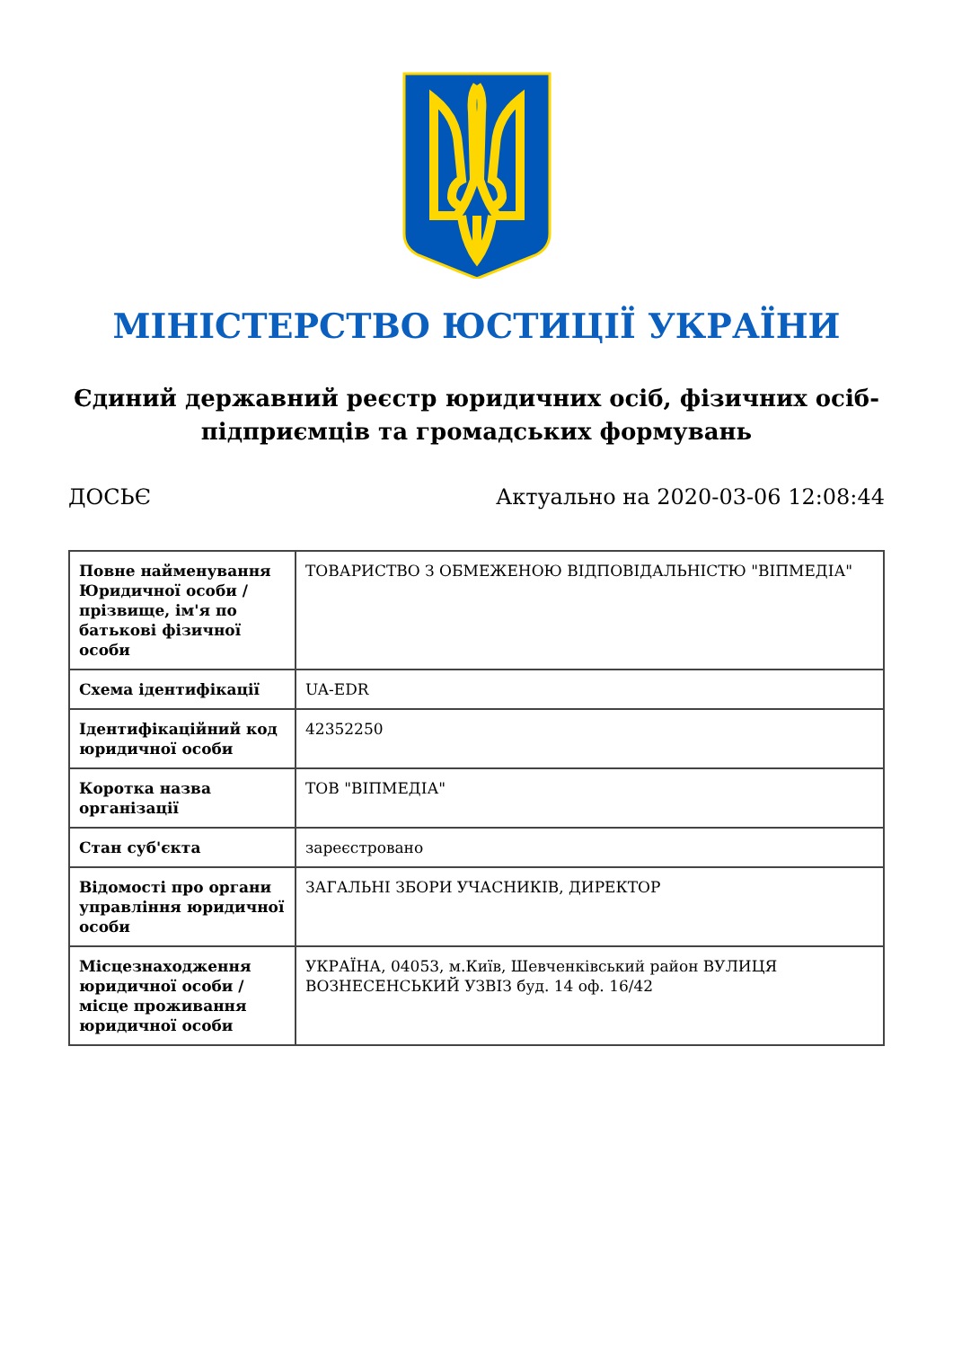МІНІСТЕРСТВО ЮСТИЦІЇ УКРАЇНИ
Єдиний державний реєстр юридичних осіб, фізичних осіб-підприємців та громадських формувань
ДОСЬЄ Актуально на 2020-03-06 12:08:44
| Повне найменування Юридичної особи / прізвище, ім'я по батькові фізичної особи | ТОВАРИСТВО З ОБМЕЖЕНОЮ ВІДПОВІДАЛЬНІСТЮ "ВІПМЕДІА" |
| Схема ідентифікації | UA-EDR |
| Ідентифікаційний код юридичної особи | 42352250 |
| Коротка назва організації | ТОВ "ВІПМЕДІА" |
| Стан суб'єкта | зареєстровано |
| Відомості про органи управління юридичної особи | ЗАГАЛЬНІ ЗБОРИ УЧАСНИКІВ, ДИРЕКТОР |
| Місцезнаходження юридичної особи / місце проживання юридичної особи | УКРАЇНА, 04053, м.Київ, Шевченківський район ВУЛИЦЯ ВОЗНЕСЕНСЬКИЙ УЗВІЗ буд. 14 оф. 16/42 |